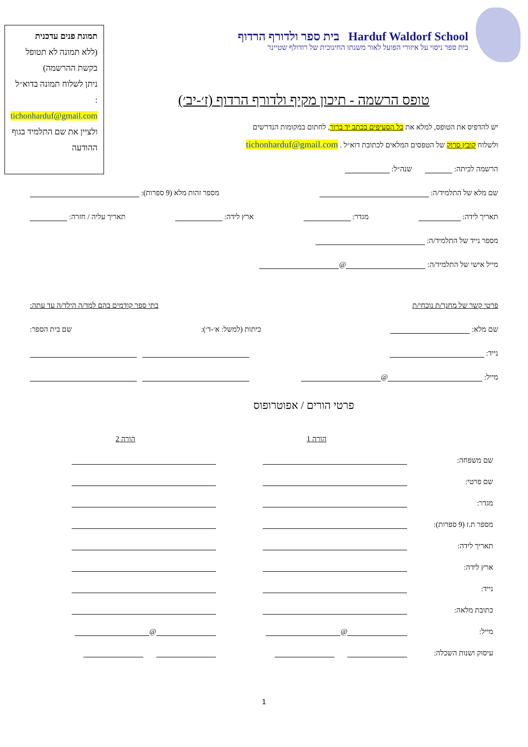Harduf Waldorf School בית ספר ולדורף הרדוף
בית ספר ניסוי על איזורי הפועל לאור משנתו החינוכית של רודולף שטיינר
תמונת פנים עדכנית
(ללא תמונה לא תטופל בקשת ההרשמה)
ניתן לשלוח תמונה בדוא״ל :
tichonharduf@gmail.com
ולציין את שם התלמיד בגוף ההודעה
טופס הרשמה - תיכון מקיף ולדורף הרדוף (ז׳-יב׳)
יש להדפיס את הטופס, למלא את כל הסעיפים בכתב יד ברור, לחתום במקומות הנדרשים
ולשלוח קובץ סרוק של הטפסים המלאים לכתובת דוא״ל . tichonharduf@gmail.com
הרשמה לכיתה: שנה״ל:
שם מלא של התלמיד/ה: מספר זהות מלא (9 ספרות):
תאריך לידה: מגדר: ארץ לידה: תאריך עליה / חזרה:
מספר נייד של התלמיד/ה:
מייל אישי של התלמיד/ה: @
פרטי קשר של מחנך/ת נוכחי/ת בתי ספר קודמים בהם למד/ה הילד/ה עד עתה:
שם מלא: כיתות (למשל: א׳-ד׳): שם בית הספר:
נייד:
מייל: @
פרטי הורים / אפוטרופוס
| | הורה 1 | הורה 2 |
| שם משפחה: | | |
| שם פרטי: | | |
| מגדר: | | |
| מספר ת.ז (9 ספרות): | | |
| תאריך לידה: | | |
| ארץ לידה: | | |
| נייד: | | |
| כתובת מלאה: | | |
| מייל: | @ | @ |
| עיסוק ושנות השכלה: | | |
1